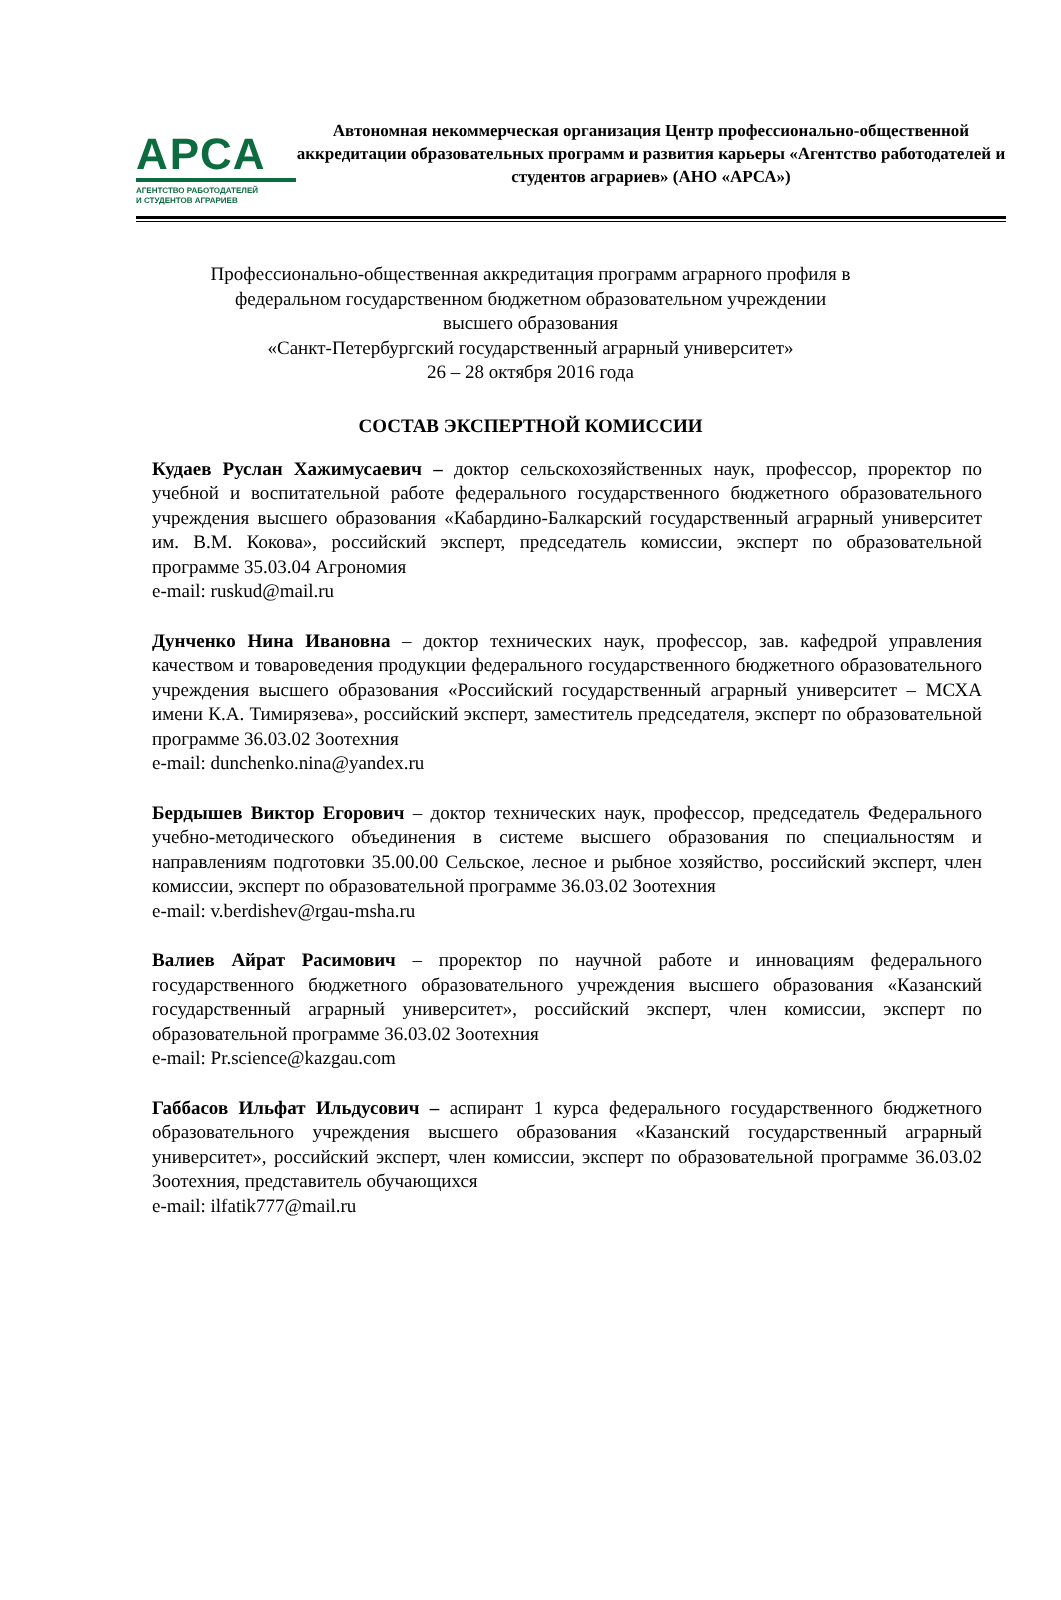АРСА
АГЕНТСТВО РАБОТОДАТЕЛЕЙ
И СТУДЕНТОВ АГРАРИЕВ
Автономная некоммерческая организация Центр профессионально-общественной аккредитации образовательных программ и развития карьеры «Агентство работодателей и студентов аграриев» (АНО «АРСА»)
Профессионально-общественная аккредитация программ аграрного профиля в
федеральном государственном бюджетном образовательном учреждении
высшего образования
«Санкт-Петербургский государственный аграрный университет»
26 – 28 октября 2016 года
СОСТАВ ЭКСПЕРТНОЙ КОМИССИИ
Кудаев Руслан Хажимусаевич – доктор сельскохозяйственных наук, профессор, проректор по учебной и воспитательной работе федерального государственного бюджетного образовательного учреждения высшего образования «Кабардино-Балкарский государственный аграрный университет им. В.М. Кокова», российский эксперт, председатель комиссии, эксперт по образовательной программе 35.03.04 Агрономия
e-mail: ruskud@mail.ru
Дунченко Нина Ивановна – доктор технических наук, профессор, зав. кафедрой управления качеством и товароведения продукции федерального государственного бюджетного образовательного учреждения высшего образования «Российский государственный аграрный университет – МСХА имени К.А. Тимирязева», российский эксперт, заместитель председателя, эксперт по образовательной программе 36.03.02 Зоотехния
e-mail: dunchenko.nina@yandex.ru
Бердышев Виктор Егорович – доктор технических наук, профессор, председатель Федерального учебно-методического объединения в системе высшего образования по специальностям и направлениям подготовки 35.00.00 Сельское, лесное и рыбное хозяйство, российский эксперт, член комиссии, эксперт по образовательной программе 36.03.02 Зоотехния
e-mail: v.berdishev@rgau-msha.ru
Валиев Айрат Расимович – проректор по научной работе и инновациям федерального государственного бюджетного образовательного учреждения высшего образования «Казанский государственный аграрный университет», российский эксперт, член комиссии, эксперт по образовательной программе 36.03.02 Зоотехния
e-mail: Pr.science@kazgau.com
Габбасов Ильфат Ильдусович – аспирант 1 курса федерального государственного бюджетного образовательного учреждения высшего образования «Казанский государственный аграрный университет», российский эксперт, член комиссии, эксперт по образовательной программе 36.03.02 Зоотехния, представитель обучающихся
e-mail: ilfatik777@mail.ru